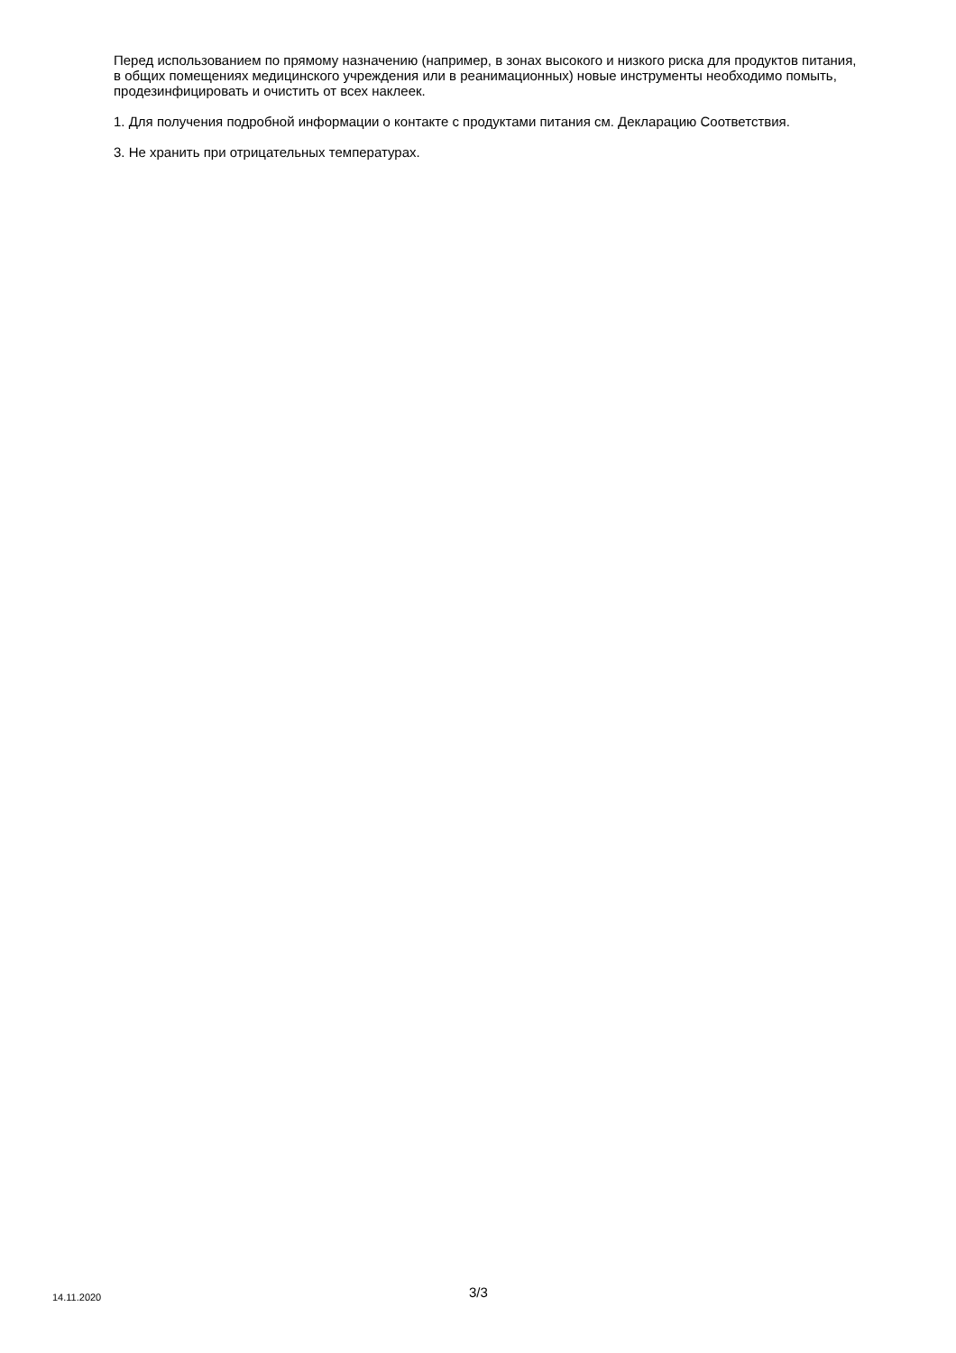Перед использованием по прямому назначению (например, в зонах высокого и низкого риска для продуктов питания, в общих помещениях медицинского учреждения или в реанимационных) новые инструменты необходимо помыть, продезинфицировать и очистить от всех наклеек.
1. Для получения подробной информации о контакте с продуктами питания см. Декларацию Соответствия.
3. Не хранить при отрицательных температурах.
14.11.2020 3/3